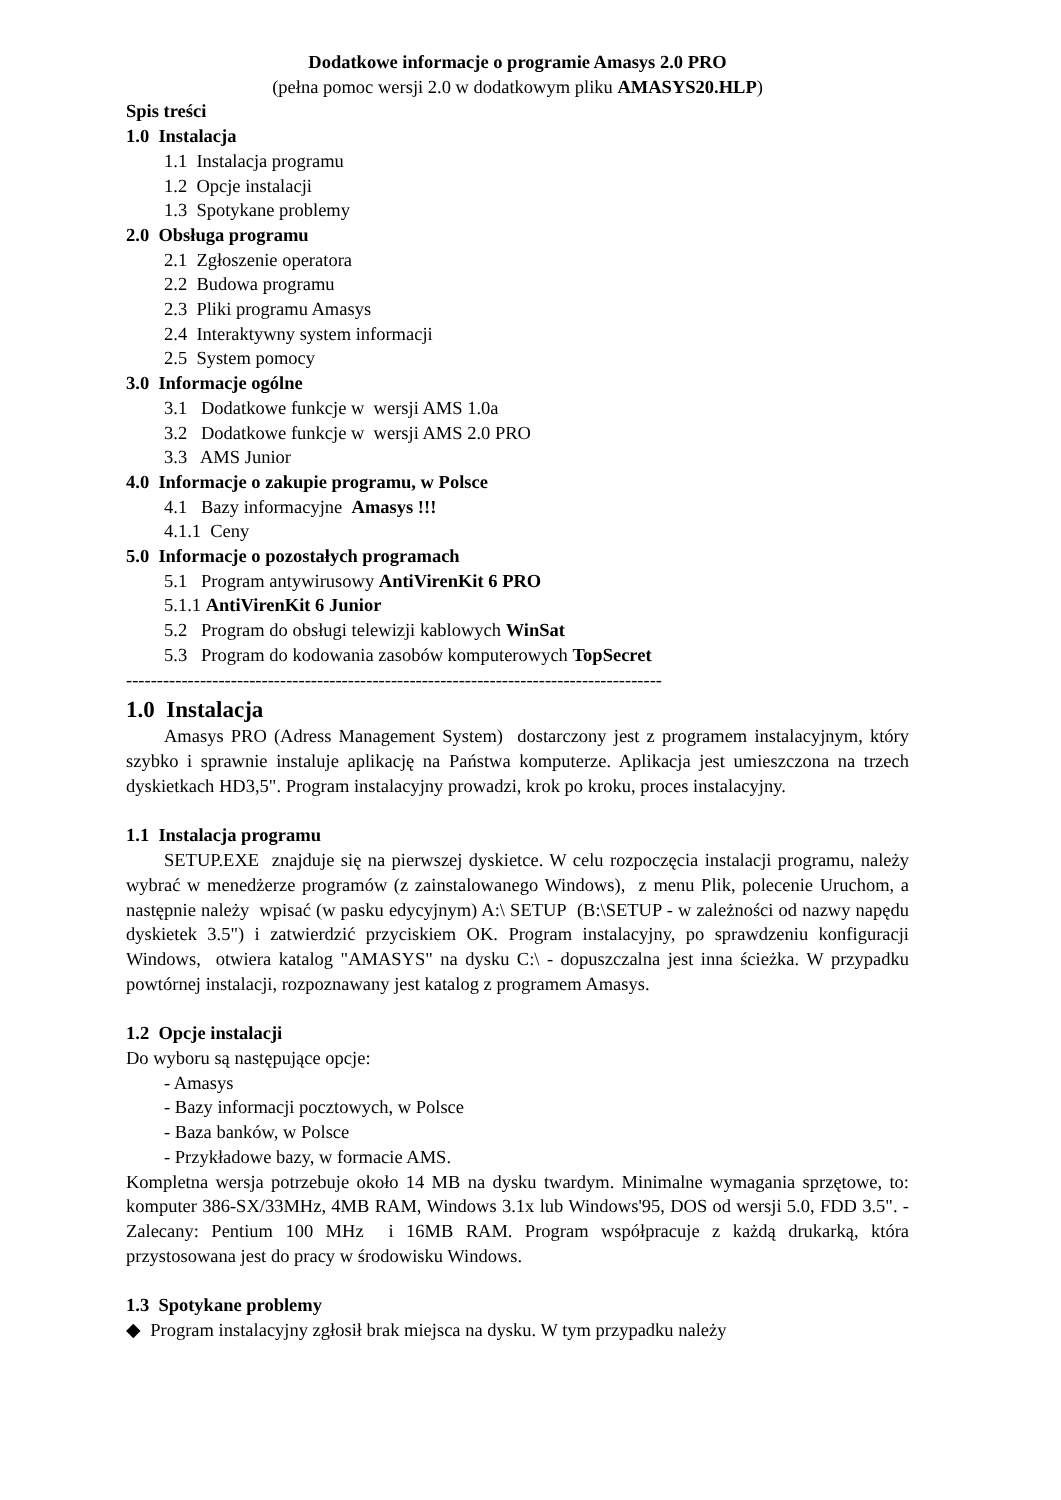Dodatkowe informacje o programie Amasys 2.0 PRO
(pełna pomoc wersji 2.0 w dodatkowym pliku AMASYS20.HLP)
Spis treści
1.0 Instalacja
1.1 Instalacja programu
1.2 Opcje instalacji
1.3 Spotykane problemy
2.0 Obsługa programu
2.1 Zgłoszenie operatora
2.2 Budowa programu
2.3 Pliki programu Amasys
2.4 Interaktywny system informacji
2.5 System pomocy
3.0 Informacje ogólne
3.1 Dodatkowe funkcje w wersji AMS 1.0a
3.2 Dodatkowe funkcje w wersji AMS 2.0 PRO
3.3 AMS Junior
4.0 Informacje o zakupie programu, w Polsce
4.1 Bazy informacyjne Amasys !!!
4.1.1 Ceny
5.0 Informacje o pozostałych programach
5.1 Program antywirusowy AntiVirenKit 6 PRO
5.1.1 AntiVirenKit 6 Junior
5.2 Program do obsługi telewizji kablowych WinSat
5.3 Program do kodowania zasobów komputerowych TopSecret
---------------------------------------------------------------------------------------
1.0 Instalacja
Amasys PRO (Adress Management System) dostarczony jest z programem instalacyjnym, który szybko i sprawnie instaluje aplikację na Państwa komputerze. Aplikacja jest umieszczona na trzech dyskietkach HD3,5". Program instalacyjny prowadzi, krok po kroku, proces instalacyjny.
1.1 Instalacja programu
SETUP.EXE znajduje się na pierwszej dyskietce. W celu rozpoczęcia instalacji programu, należy wybrać w menedżerze programów (z zainstalowanego Windows), z menu Plik, polecenie Uruchom, a następnie należy wpisać (w pasku edycyjnym) A:\ SETUP (B:\SETUP - w zależności od nazwy napędu dyskietek 3.5") i zatwierdzić przyciskiem OK. Program instalacyjny, po sprawdzeniu konfiguracji Windows, otwiera katalog "AMASYS" na dysku C:\ - dopuszczalna jest inna ścieżka. W przypadku powtórnej instalacji, rozpoznawany jest katalog z programem Amasys.
1.2 Opcje instalacji
Do wyboru są następujące opcje:
- Amasys
- Bazy informacji pocztowych, w Polsce
- Baza banków, w Polsce
- Przykładowe bazy, w formacie AMS.
Kompletna wersja potrzebuje około 14 MB na dysku twardym. Minimalne wymagania sprzętowe, to: komputer 386-SX/33MHz, 4MB RAM, Windows 3.1x lub Windows'95, DOS od wersji 5.0, FDD 3.5". - Zalecany: Pentium 100 MHz i 16MB RAM. Program współpracuje z każdą drukarką, która przystosowana jest do pracy w środowisku Windows.
1.3 Spotykane problemy
◆ Program instalacyjny zgłosił brak miejsca na dysku. W tym przypadku należy